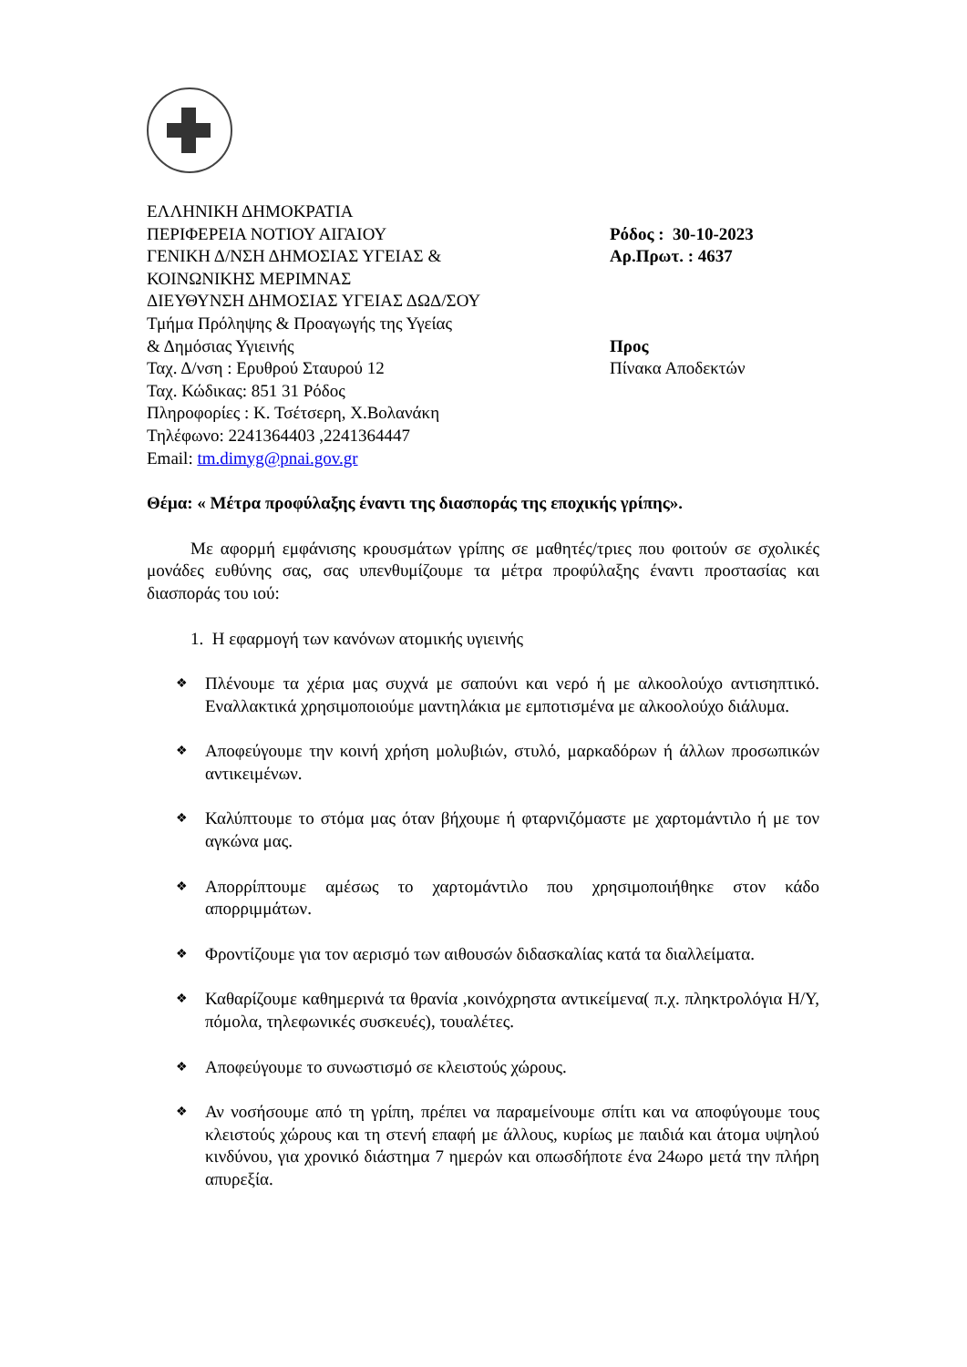ΕΛΛΗΝΙΚΗ ΔΗΜΟΚΡΑΤΙΑ
ΠΕΡΙΦΕΡΕΙΑ ΝΟΤΙΟΥ ΑΙΓΑΙΟΥ
ΓΕΝΙΚΗ Δ/ΝΣΗ ΔΗΜΟΣΙΑΣ ΥΓΕΙΑΣ &
ΚΟΙΝΩΝΙΚΗΣ ΜΕΡΙΜΝΑΣ
ΔΙΕΥΘΥΝΣΗ ΔΗΜΟΣΙΑΣ ΥΓΕΙΑΣ ΔΩΔ/ΣΟΥ
Τμήμα Πρόληψης & Προαγωγής της Υγείας
& Δημόσιας Υγιεινής
Ταχ. Δ/νση : Ερυθρού Σταυρού 12
Ταχ. Κώδικας: 851 31 Ρόδος
Πληροφορίες : Κ. Τσέτσερη, Χ.Βολανάκη
Τηλέφωνο: 2241364403 ,2241364447
Email: tm.dimyg@pnai.gov.gr
Ρόδος : 30-10-2023
Αρ.Πρωτ. : 4637
Προς
Πίνακα Αποδεκτών
Θέμα: « Μέτρα προφύλαξης έναντι της διασποράς της εποχικής γρίπης».
Με αφορμή εμφάνισης κρουσμάτων γρίπης σε μαθητές/τριες που φοιτούν σε σχολικές μονάδες ευθύνης σας, σας υπενθυμίζουμε τα μέτρα προφύλαξης έναντι προστασίας και διασποράς του ιού:
1. Η εφαρμογή των κανόνων ατομικής υγιεινής
❖ Πλένουμε τα χέρια μας συχνά με σαπούνι και νερό ή με αλκοολούχο αντισηπτικό. Εναλλακτικά χρησιμοποιούμε μαντηλάκια με εμποτισμένα με αλκοολούχο διάλυμα.
❖ Αποφεύγουμε την κοινή χρήση μολυβιών, στυλό, μαρκαδόρων ή άλλων προσωπικών αντικειμένων.
❖ Καλύπτουμε το στόμα μας όταν βήχουμε ή φταρνιζόμαστε με χαρτομάντιλο ή με τον αγκώνα μας.
❖ Απορρίπτουμε αμέσως το χαρτομάντιλο που χρησιμοποιήθηκε στον κάδο απορριμμάτων.
❖ Φροντίζουμε για τον αερισμό των αιθουσών διδασκαλίας κατά τα διαλλείματα.
❖ Καθαρίζουμε καθημερινά τα θρανία ,κοινόχρηστα αντικείμενα( π.χ. πληκτρολόγια Η/Υ, πόμολα, τηλεφωνικές συσκευές), τουαλέτες.
❖ Αποφεύγουμε το συνωστισμό σε κλειστούς χώρους.
❖ Αν νοσήσουμε από τη γρίπη, πρέπει να παραμείνουμε σπίτι και να αποφύγουμε τους κλειστούς χώρους και τη στενή επαφή με άλλους, κυρίως με παιδιά και άτομα υψηλού κινδύνου, για χρονικό διάστημα 7 ημερών και οπωσδήποτε ένα 24ωρο μετά την πλήρη απυρεξία.